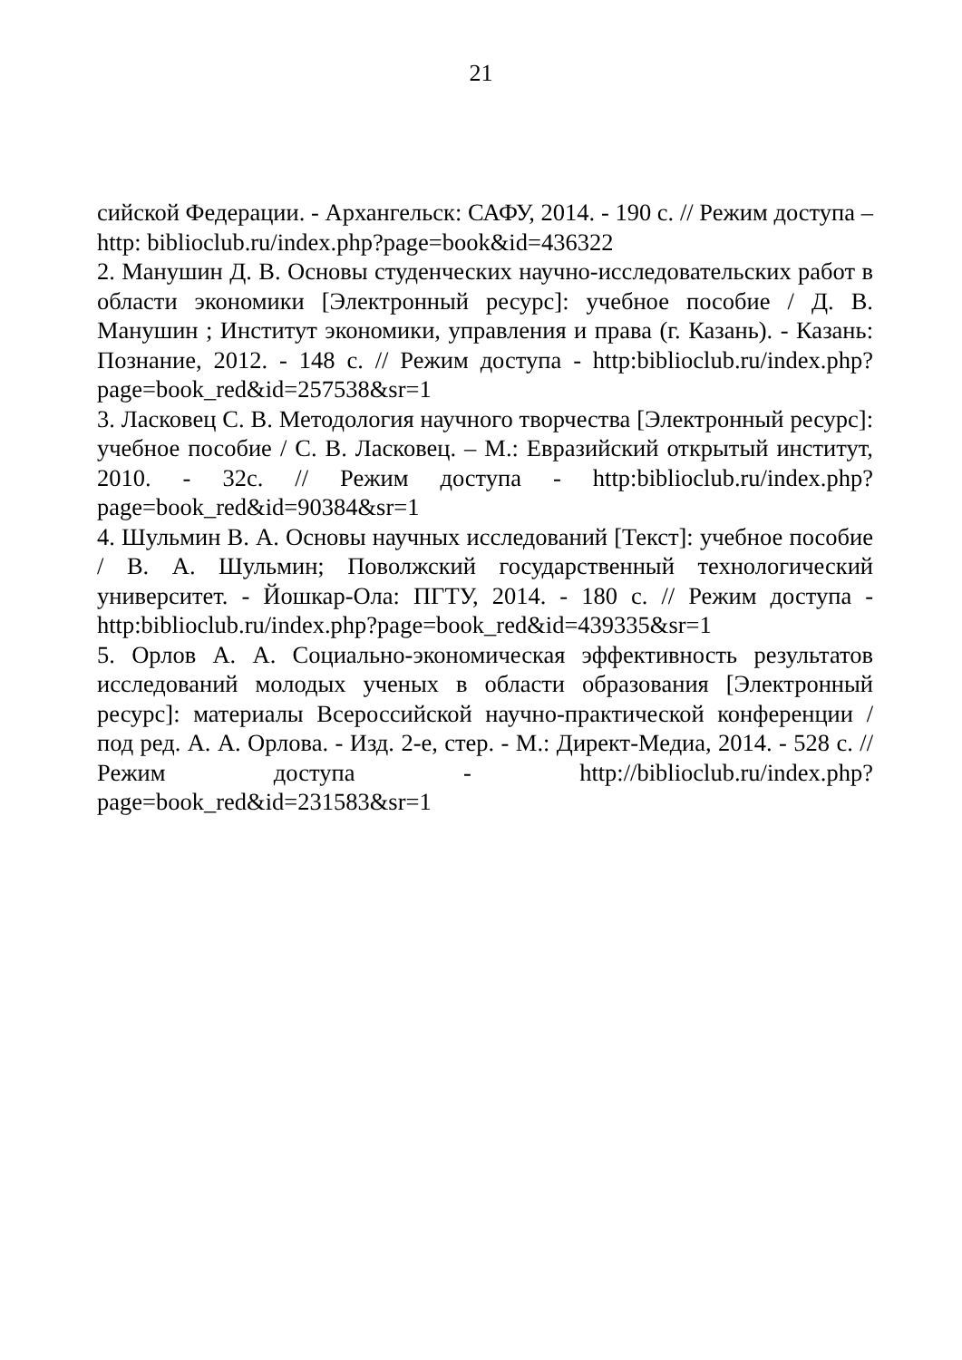21
сийской Федерации. - Архангельск: САФУ, 2014. - 190 с. // Режим доступа – http: biblioclub.ru/index.php?page=book&id=436322
2. Манушин Д. В. Основы студенческих научно-исследовательских работ в области экономики [Электронный ресурс]: учебное пособие / Д. В. Манушин ; Институт экономики, управления и права (г. Казань). - Казань: Познание, 2012. - 148 с. // Режим доступа - http:biblioclub.ru/index.php?page=book_red&id=257538&sr=1
3. Ласковец С. В. Методология научного творчества [Электронный ресурс]: учебное пособие / С. В. Ласковец. – М.: Евразийский открытый институт, 2010. - 32с. // Режим доступа - http:biblioclub.ru/index.php?page=book_red&id=90384&sr=1
4. Шульмин В. А. Основы научных исследований [Текст]: учебное пособие / В. А. Шульмин; Поволжский государственный технологический университет. - Йошкар-Ола: ПГТУ, 2014. - 180 с. // Режим доступа - http:biblioclub.ru/index.php?page=book_red&id=439335&sr=1
5. Орлов А. А. Социально-экономическая эффективность результатов исследований молодых ученых в области образования [Электронный ресурс]: материалы Всероссийской научно-практической конференции / под ред. А. А. Орлова. - Изд. 2-е, стер. - М.: Директ-Медиа, 2014. - 528 с. // Режим доступа - http://biblioclub.ru/index.php?page=book_red&id=231583&sr=1